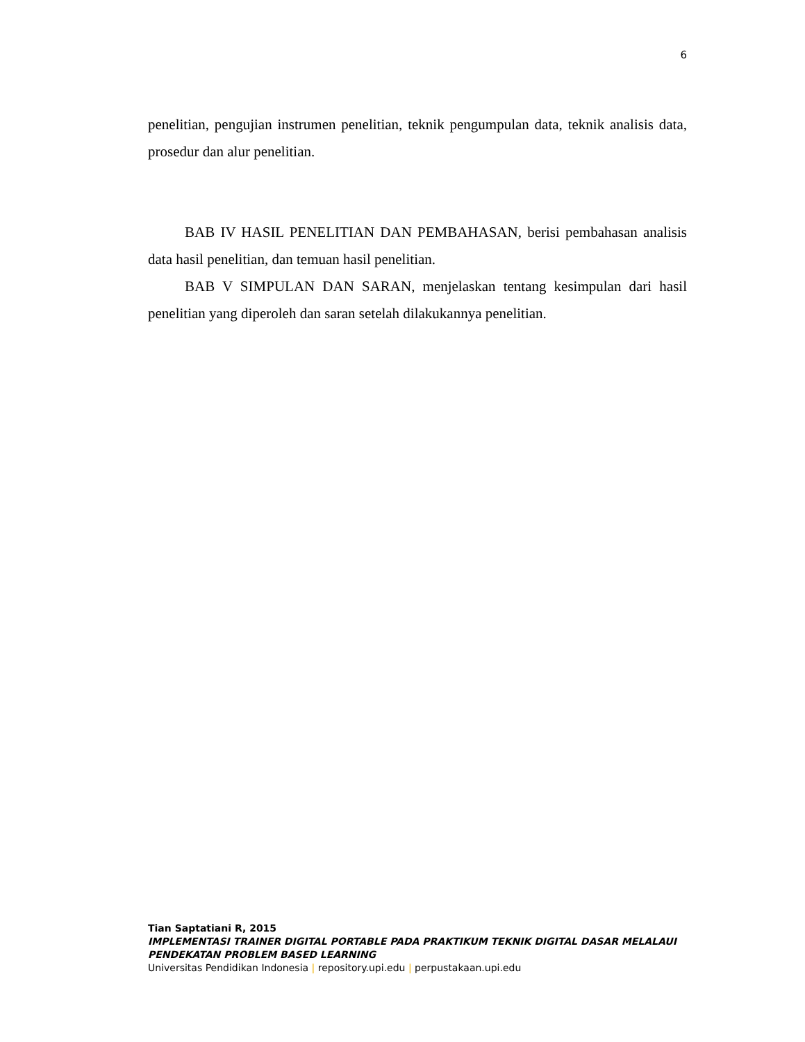6
penelitian, pengujian instrumen penelitian, teknik pengumpulan data, teknik analisis data, prosedur dan alur penelitian.
BAB IV HASIL PENELITIAN DAN PEMBAHASAN, berisi pembahasan analisis data hasil penelitian, dan temuan hasil penelitian.
BAB V SIMPULAN DAN SARAN, menjelaskan tentang kesimpulan dari hasil penelitian yang diperoleh dan saran setelah dilakukannya penelitian.
Tian Saptatiani R, 2015
IMPLEMENTASI TRAINER DIGITAL PORTABLE PADA PRAKTIKUM TEKNIK DIGITAL DASAR MELALAUI PENDEKATAN PROBLEM BASED LEARNING
Universitas Pendidikan Indonesia | repository.upi.edu | perpustakaan.upi.edu